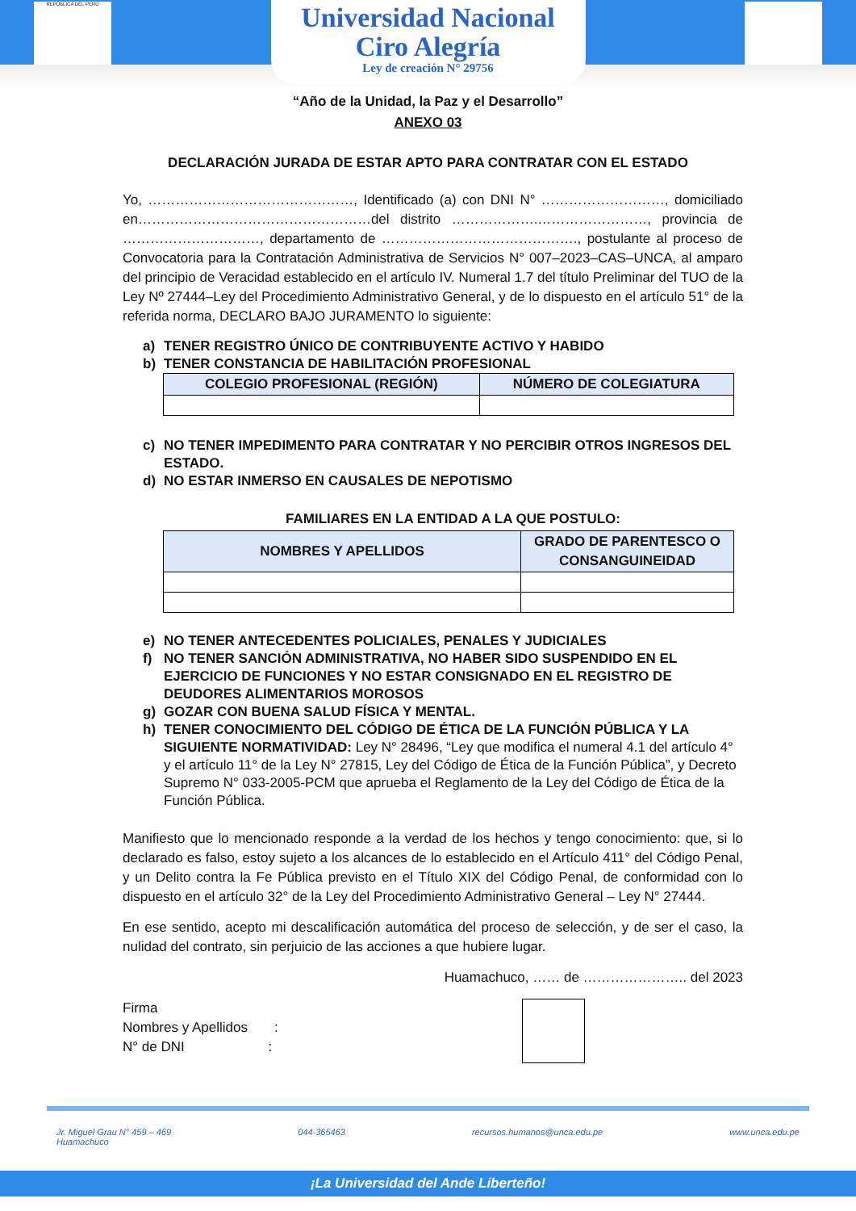REPÚBLICA DEL PERÚ
Universidad Nacional
Ciro Alegría
Ley de creación N° 29756
“Año de la Unidad, la Paz y el Desarrollo”
ANEXO 03
DECLARACIÓN JURADA DE ESTAR APTO PARA CONTRATAR CON EL ESTADO
Yo, ………………………………………, Identificado (a) con DNI N° ………………………, domiciliado en……………………………………………del distrito ……………….……………………, provincia de …………………………, departamento de ……………………………………., postulante al proceso de Convocatoria para la Contratación Administrativa de Servicios N° 007–2023–CAS–UNCA, al amparo del principio de Veracidad establecido en el artículo IV. Numeral 1.7 del título Preliminar del TUO de la Ley Nº 27444–Ley del Procedimiento Administrativo General, y de lo dispuesto en el artículo 51° de la referida norma, DECLARO BAJO JURAMENTO lo siguiente:
a) TENER REGISTRO ÚNICO DE CONTRIBUYENTE ACTIVO Y HABIDO
b) TENER CONSTANCIA DE HABILITACIÓN PROFESIONAL
| COLEGIO PROFESIONAL (REGIÓN) | NÚMERO DE COLEGIATURA |
| --- | --- |
c) NO TENER IMPEDIMENTO PARA CONTRATAR Y NO PERCIBIR OTROS INGRESOS DEL ESTADO.
d) NO ESTAR INMERSO EN CAUSALES DE NEPOTISMO
FAMILIARES EN LA ENTIDAD A LA QUE POSTULO:
| NOMBRES Y APELLIDOS | GRADO DE PARENTESCO O CONSANGUINEIDAD |
| --- | --- |
e) NO TENER ANTECEDENTES POLICIALES, PENALES Y JUDICIALES
f) NO TENER SANCIÓN ADMINISTRATIVA, NO HABER SIDO SUSPENDIDO EN EL EJERCICIO DE FUNCIONES Y NO ESTAR CONSIGNADO EN EL REGISTRO DE DEUDORES ALIMENTARIOS MOROSOS
g) GOZAR CON BUENA SALUD FÍSICA Y MENTAL.
h) TENER CONOCIMIENTO DEL CÓDIGO DE ÉTICA DE LA FUNCIÓN PÚBLICA Y LA SIGUIENTE NORMATIVIDAD: Ley N° 28496, “Ley que modifica el numeral 4.1 del artículo 4° y el artículo 11° de la Ley N° 27815, Ley del Código de Ética de la Función Pública”, y Decreto Supremo N° 033-2005-PCM que aprueba el Reglamento de la Ley del Código de Ética de la Función Pública.
Manifiesto que lo mencionado responde a la verdad de los hechos y tengo conocimiento: que, si lo declarado es falso, estoy sujeto a los alcances de lo establecido en el Artículo 411° del Código Penal, y un Delito contra la Fe Pública previsto en el Título XIX del Código Penal, de conformidad con lo dispuesto en el artículo 32° de la Ley del Procedimiento Administrativo General – Ley N° 27444.
En ese sentido, acepto mi descalificación automática del proceso de selección, y de ser el caso, la nulidad del contrato, sin perjuicio de las acciones a que hubiere lugar.
Huamachuco, …… de ………………….. del 2023
Firma
Nombres y Apellidos :
N° de DNI :
Jr. Miguel Grau N° 459 – 469
Huamachuco 044-365463 recursos.humanos@unca.edu.pe www.unca.edu.pe
¡La Universidad del Ande Liberteño!